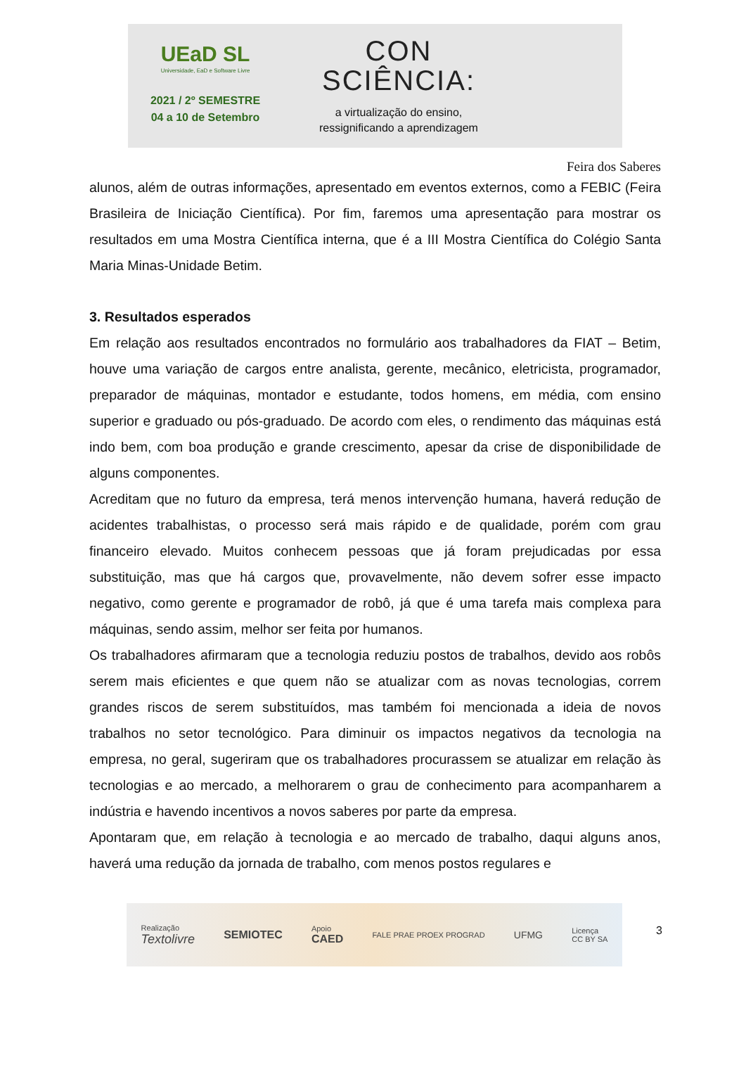UEaD SL
Universidade, EaD e Software Livre
2021 / 2º SEMESTRE
04 a 10 de Setembro
CON
SCIÊNCIA:
a virtualização do ensino,
ressignificando a aprendizagem
Feira dos Saberes
alunos, além de outras informações, apresentado em eventos externos, como a FEBIC (Feira Brasileira de Iniciação Científica). Por fim, faremos uma apresentação para mostrar os resultados em uma Mostra Científica interna, que é a III Mostra Científica do Colégio Santa Maria Minas-Unidade Betim.
3. Resultados esperados
Em relação aos resultados encontrados no formulário aos trabalhadores da FIAT – Betim, houve uma variação de cargos entre analista, gerente, mecânico, eletricista, programador, preparador de máquinas, montador e estudante, todos homens, em média, com ensino superior e graduado ou pós-graduado. De acordo com eles, o rendimento das máquinas está indo bem, com boa produção e grande crescimento, apesar da crise de disponibilidade de alguns componentes.
Acreditam que no futuro da empresa, terá menos intervenção humana, haverá redução de acidentes trabalhistas, o processo será mais rápido e de qualidade, porém com grau financeiro elevado. Muitos conhecem pessoas que já foram prejudicadas por essa substituição, mas que há cargos que, provavelmente, não devem sofrer esse impacto negativo, como gerente e programador de robô, já que é uma tarefa mais complexa para máquinas, sendo assim, melhor ser feita por humanos.
Os trabalhadores afirmaram que a tecnologia reduziu postos de trabalhos, devido aos robôs serem mais eficientes e que quem não se atualizar com as novas tecnologias, correm grandes riscos de serem substituídos, mas também foi mencionada a ideia de novos trabalhos no setor tecnológico. Para diminuir os impactos negativos da tecnologia na empresa, no geral, sugeriram que os trabalhadores procurassem se atualizar em relação às tecnologias e ao mercado, a melhorarem o grau de conhecimento para acompanharem a indústria e havendo incentivos a novos saberes por parte da empresa.
Apontaram que, em relação à tecnologia e ao mercado de trabalho, daqui alguns anos, haverá uma redução da jornada de trabalho, com menos postos regulares e
Realização
Textolivre SEMIOTEC Apoio
CAED FALE PRAE PROEX PROGRAD UFMG Licença
CC BY SA
3